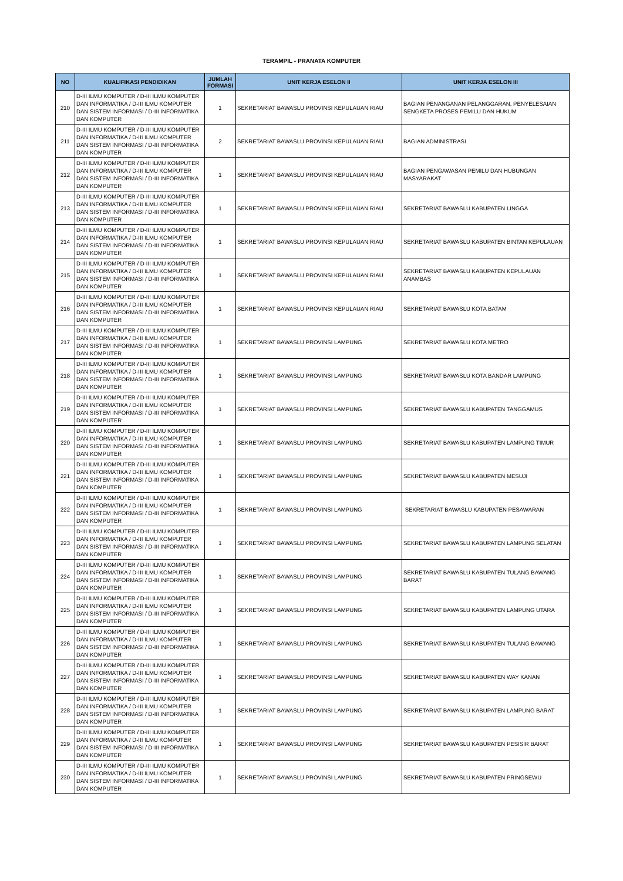TERAMPIL - PRANATA KOMPUTER
| NO | KUALIFIKASI PENDIDIKAN | JUMLAH FORMASI | UNIT KERJA ESELON II | UNIT KERJA ESELON III |
| --- | --- | --- | --- | --- |
| 210 | D-III ILMU KOMPUTER / D-III ILMU KOMPUTER DAN INFORMATIKA / D-III ILMU KOMPUTER DAN SISTEM INFORMASI / D-III INFORMATIKA DAN KOMPUTER | 1 | SEKRETARIAT BAWASLU PROVINSI KEPULAUAN RIAU | BAGIAN PENANGANAN PELANGGARAN, PENYELESAIAN SENGKETA PROSES PEMILU DAN HUKUM |
| 211 | D-III ILMU KOMPUTER / D-III ILMU KOMPUTER DAN INFORMATIKA / D-III ILMU KOMPUTER DAN SISTEM INFORMASI / D-III INFORMATIKA DAN KOMPUTER | 2 | SEKRETARIAT BAWASLU PROVINSI KEPULAUAN RIAU | BAGIAN ADMINISTRASI |
| 212 | D-III ILMU KOMPUTER / D-III ILMU KOMPUTER DAN INFORMATIKA / D-III ILMU KOMPUTER DAN SISTEM INFORMASI / D-III INFORMATIKA DAN KOMPUTER | 1 | SEKRETARIAT BAWASLU PROVINSI KEPULAUAN RIAU | BAGIAN PENGAWASAN PEMILU DAN HUBUNGAN MASYARAKAT |
| 213 | D-III ILMU KOMPUTER / D-III ILMU KOMPUTER DAN INFORMATIKA / D-III ILMU KOMPUTER DAN SISTEM INFORMASI / D-III INFORMATIKA DAN KOMPUTER | 1 | SEKRETARIAT BAWASLU PROVINSI KEPULAUAN RIAU | SEKRETARIAT BAWASLU KABUPATEN LINGGA |
| 214 | D-III ILMU KOMPUTER / D-III ILMU KOMPUTER DAN INFORMATIKA / D-III ILMU KOMPUTER DAN SISTEM INFORMASI / D-III INFORMATIKA DAN KOMPUTER | 1 | SEKRETARIAT BAWASLU PROVINSI KEPULAUAN RIAU | SEKRETARIAT BAWASLU KABUPATEN BINTAN KEPULAUAN |
| 215 | D-III ILMU KOMPUTER / D-III ILMU KOMPUTER DAN INFORMATIKA / D-III ILMU KOMPUTER DAN SISTEM INFORMASI / D-III INFORMATIKA DAN KOMPUTER | 1 | SEKRETARIAT BAWASLU PROVINSI KEPULAUAN RIAU | SEKRETARIAT BAWASLU KABUPATEN KEPULAUAN ANAMBAS |
| 216 | D-III ILMU KOMPUTER / D-III ILMU KOMPUTER DAN INFORMATIKA / D-III ILMU KOMPUTER DAN SISTEM INFORMASI / D-III INFORMATIKA DAN KOMPUTER | 1 | SEKRETARIAT BAWASLU PROVINSI KEPULAUAN RIAU | SEKRETARIAT BAWASLU KOTA BATAM |
| 217 | D-III ILMU KOMPUTER / D-III ILMU KOMPUTER DAN INFORMATIKA / D-III ILMU KOMPUTER DAN SISTEM INFORMASI / D-III INFORMATIKA DAN KOMPUTER | 1 | SEKRETARIAT BAWASLU PROVINSI LAMPUNG | SEKRETARIAT BAWASLU KOTA METRO |
| 218 | D-III ILMU KOMPUTER / D-III ILMU KOMPUTER DAN INFORMATIKA / D-III ILMU KOMPUTER DAN SISTEM INFORMASI / D-III INFORMATIKA DAN KOMPUTER | 1 | SEKRETARIAT BAWASLU PROVINSI LAMPUNG | SEKRETARIAT BAWASLU KOTA BANDAR LAMPUNG |
| 219 | D-III ILMU KOMPUTER / D-III ILMU KOMPUTER DAN INFORMATIKA / D-III ILMU KOMPUTER DAN SISTEM INFORMASI / D-III INFORMATIKA DAN KOMPUTER | 1 | SEKRETARIAT BAWASLU PROVINSI LAMPUNG | SEKRETARIAT BAWASLU KABUPATEN TANGGAMUS |
| 220 | D-III ILMU KOMPUTER / D-III ILMU KOMPUTER DAN INFORMATIKA / D-III ILMU KOMPUTER DAN SISTEM INFORMASI / D-III INFORMATIKA DAN KOMPUTER | 1 | SEKRETARIAT BAWASLU PROVINSI LAMPUNG | SEKRETARIAT BAWASLU KABUPATEN LAMPUNG TIMUR |
| 221 | D-III ILMU KOMPUTER / D-III ILMU KOMPUTER DAN INFORMATIKA / D-III ILMU KOMPUTER DAN SISTEM INFORMASI / D-III INFORMATIKA DAN KOMPUTER | 1 | SEKRETARIAT BAWASLU PROVINSI LAMPUNG | SEKRETARIAT BAWASLU KABUPATEN MESUJI |
| 222 | D-III ILMU KOMPUTER / D-III ILMU KOMPUTER DAN INFORMATIKA / D-III ILMU KOMPUTER DAN SISTEM INFORMASI / D-III INFORMATIKA DAN KOMPUTER | 1 | SEKRETARIAT BAWASLU PROVINSI LAMPUNG | SEKRETARIAT BAWASLU KABUPATEN PESAWARAN |
| 223 | D-III ILMU KOMPUTER / D-III ILMU KOMPUTER DAN INFORMATIKA / D-III ILMU KOMPUTER DAN SISTEM INFORMASI / D-III INFORMATIKA DAN KOMPUTER | 1 | SEKRETARIAT BAWASLU PROVINSI LAMPUNG | SEKRETARIAT BAWASLU KABUPATEN LAMPUNG SELATAN |
| 224 | D-III ILMU KOMPUTER / D-III ILMU KOMPUTER DAN INFORMATIKA / D-III ILMU KOMPUTER DAN SISTEM INFORMASI / D-III INFORMATIKA DAN KOMPUTER | 1 | SEKRETARIAT BAWASLU PROVINSI LAMPUNG | SEKRETARIAT BAWASLU KABUPATEN TULANG BAWANG BARAT |
| 225 | D-III ILMU KOMPUTER / D-III ILMU KOMPUTER DAN INFORMATIKA / D-III ILMU KOMPUTER DAN SISTEM INFORMASI / D-III INFORMATIKA DAN KOMPUTER | 1 | SEKRETARIAT BAWASLU PROVINSI LAMPUNG | SEKRETARIAT BAWASLU KABUPATEN LAMPUNG UTARA |
| 226 | D-III ILMU KOMPUTER / D-III ILMU KOMPUTER DAN INFORMATIKA / D-III ILMU KOMPUTER DAN SISTEM INFORMASI / D-III INFORMATIKA DAN KOMPUTER | 1 | SEKRETARIAT BAWASLU PROVINSI LAMPUNG | SEKRETARIAT BAWASLU KABUPATEN TULANG BAWANG |
| 227 | D-III ILMU KOMPUTER / D-III ILMU KOMPUTER DAN INFORMATIKA / D-III ILMU KOMPUTER DAN SISTEM INFORMASI / D-III INFORMATIKA DAN KOMPUTER | 1 | SEKRETARIAT BAWASLU PROVINSI LAMPUNG | SEKRETARIAT BAWASLU KABUPATEN WAY KANAN |
| 228 | D-III ILMU KOMPUTER / D-III ILMU KOMPUTER DAN INFORMATIKA / D-III ILMU KOMPUTER DAN SISTEM INFORMASI / D-III INFORMATIKA DAN KOMPUTER | 1 | SEKRETARIAT BAWASLU PROVINSI LAMPUNG | SEKRETARIAT BAWASLU KABUPATEN LAMPUNG BARAT |
| 229 | D-III ILMU KOMPUTER / D-III ILMU KOMPUTER DAN INFORMATIKA / D-III ILMU KOMPUTER DAN SISTEM INFORMASI / D-III INFORMATIKA DAN KOMPUTER | 1 | SEKRETARIAT BAWASLU PROVINSI LAMPUNG | SEKRETARIAT BAWASLU KABUPATEN PESISIR BARAT |
| 230 | D-III ILMU KOMPUTER / D-III ILMU KOMPUTER DAN INFORMATIKA / D-III ILMU KOMPUTER DAN SISTEM INFORMASI / D-III INFORMATIKA DAN KOMPUTER | 1 | SEKRETARIAT BAWASLU PROVINSI LAMPUNG | SEKRETARIAT BAWASLU KABUPATEN PRINGSEWU |